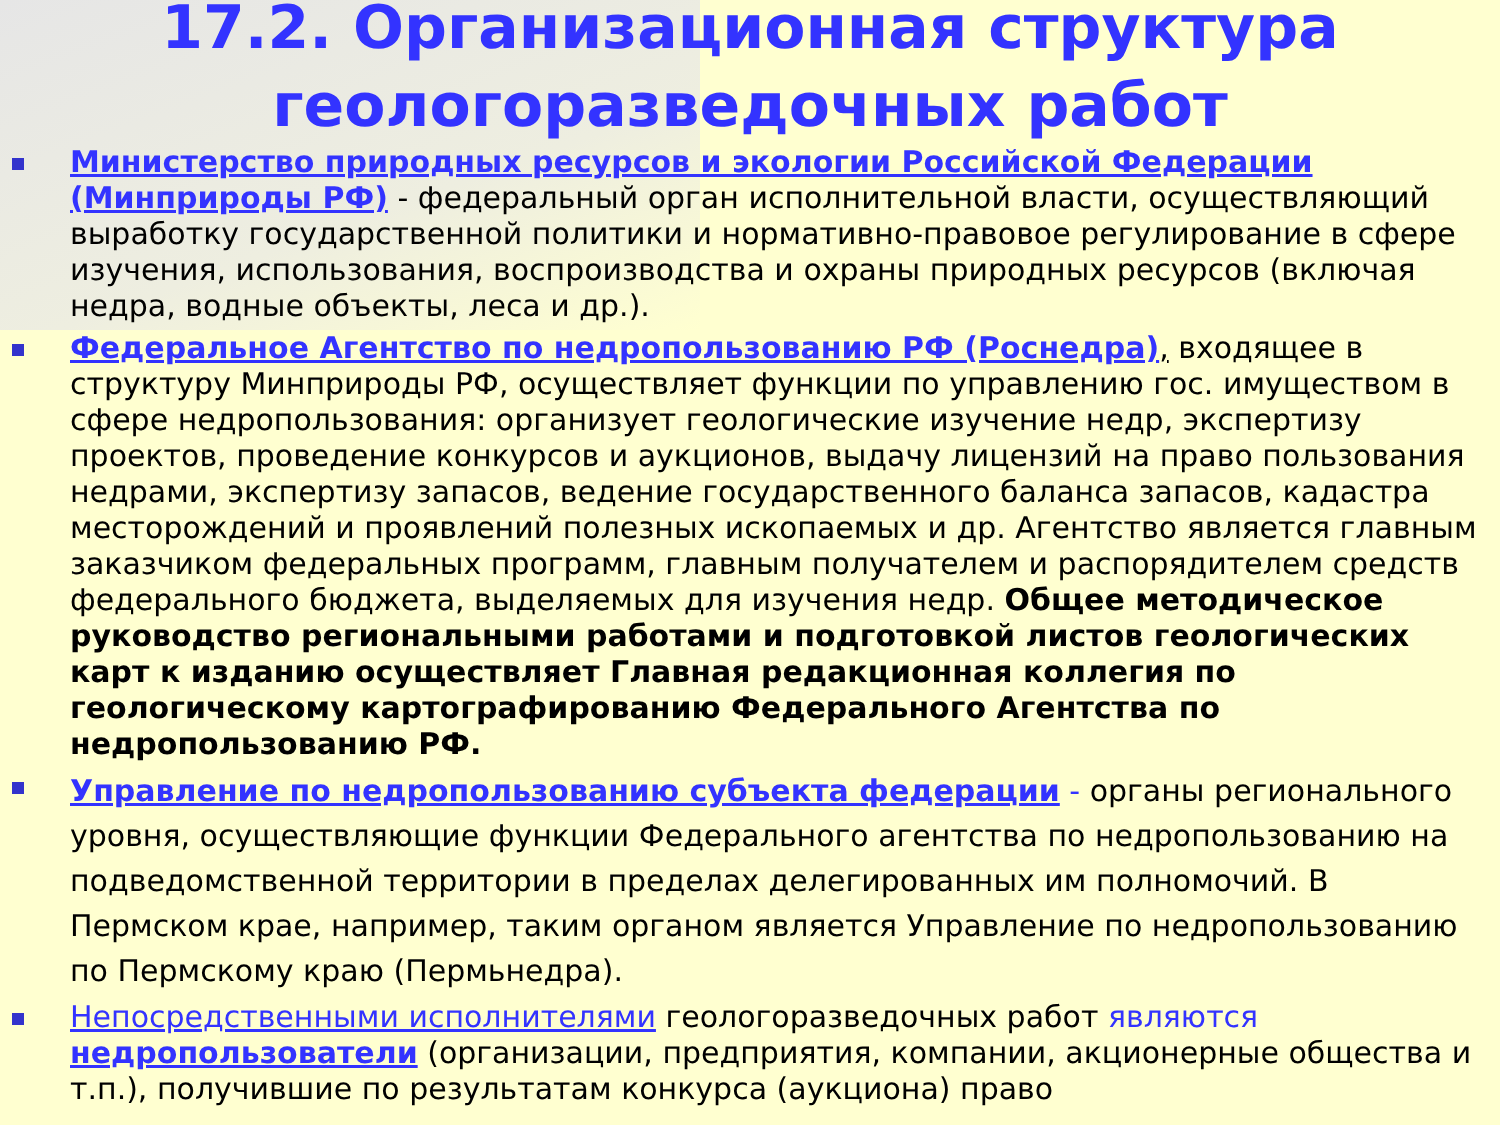17.2. Организационная структура геологоразведочных работ
Министерство природных ресурсов и экологии Российской Федерации (Минприроды РФ) - федеральный орган исполнительной власти, осуществляющий выработку государственной политики и нормативно-правовое регулирование в сфере изучения, использования, воспроизводства и охраны природных ресурсов (включая недра, водные объекты, леса и др.).
Федеральное Агентство по недропользованию РФ (Роснедра), входящее в структуру Минприроды РФ, осуществляет функции по управлению гос. имуществом в сфере недропользования: организует геологические изучение недр, экспертизу проектов, проведение конкурсов и аукционов, выдачу лицензий на право пользования недрами, экспертизу запасов, ведение государственного баланса запасов, кадастра месторождений и проявлений полезных ископаемых и др. Агентство является главным заказчиком федеральных программ, главным получателем и распорядителем средств федерального бюджета, выделяемых для изучения недр. Общее методическое руководство региональными работами и подготовкой листов геологических карт к изданию осуществляет Главная редакционная коллегия по геологическому картографированию Федерального Агентства по недропользованию РФ.
Управление по недропользованию субъекта федерации - органы регионального уровня, осуществляющие функции Федерального агентства по недропользованию на подведомственной территории в пределах делегированных им полномочий. В Пермском крае, например, таким органом является Управление по недропользованию по Пермскому краю (Пермьнедра).
Непосредственными исполнителями геологоразведочных работ являются недропользователи (организации, предприятия, компании, акционерные общества и т.п.), получившие по результатам конкурса (аукциона) право